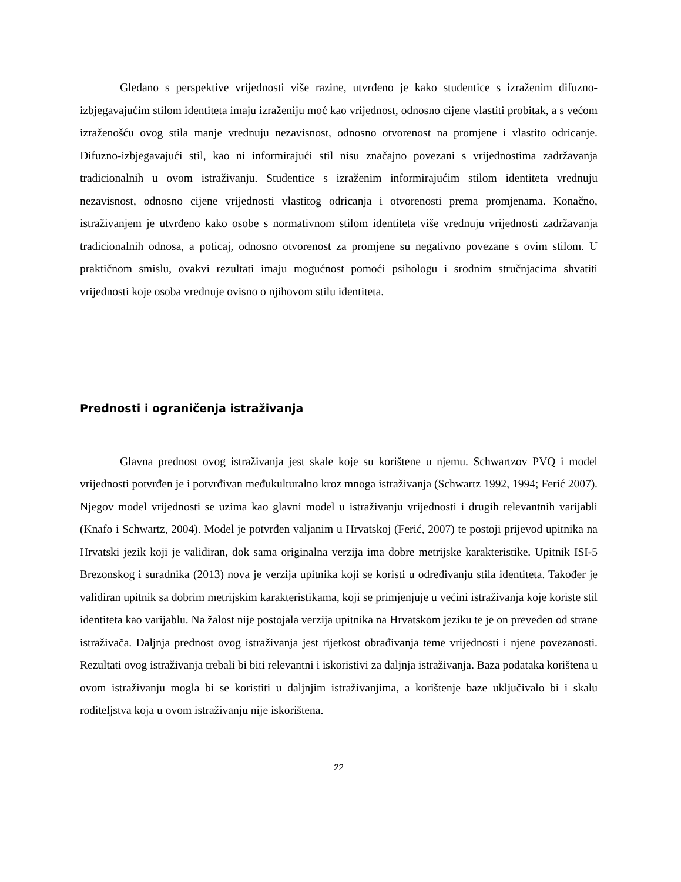Gledano s perspektive vrijednosti više razine, utvrđeno je kako studentice s izraženim difuzno-izbjegavajućim stilom identiteta imaju izraženiju moć kao vrijednost, odnosno cijene vlastiti probitak, a s većom izraženošću ovog stila manje vrednuju nezavisnost, odnosno otvorenost na promjene i vlastito odricanje. Difuzno-izbjegavajući stil, kao ni informirajući stil nisu značajno povezani s vrijednostima zadržavanja tradicionalnih u ovom istraživanju. Studentice s izraženim informirajućim stilom identiteta vrednuju nezavisnost, odnosno cijene vrijednosti vlastitog odricanja i otvorenosti prema promjenama. Konačno, istraživanjem je utvrđeno kako osobe s normativnom stilom identiteta više vrednuju vrijednosti zadržavanja tradicionalnih odnosa, a poticaj, odnosno otvorenost za promjene su negativno povezane s ovim stilom. U praktičnom smislu, ovakvi rezultati imaju mogućnost pomoći psihologu i srodnim stručnjacima shvatiti vrijednosti koje osoba vrednuje ovisno o njihovom stilu identiteta.
Prednosti i ograničenja istraživanja
Glavna prednost ovog istraživanja jest skale koje su korištene u njemu. Schwartzov PVQ i model vrijednosti potvrđen je i potvrđivan međukulturalno kroz mnoga istraživanja (Schwartz 1992, 1994; Ferić 2007). Njegov model vrijednosti se uzima kao glavni model u istraživanju vrijednosti i drugih relevantnih varijabli (Knafo i Schwartz, 2004). Model je potvrđen valjanim u Hrvatskoj (Ferić, 2007) te postoji prijevod upitnika na Hrvatski jezik koji je validiran, dok sama originalna verzija ima dobre metrijske karakteristike. Upitnik ISI-5 Brezonskog i suradnika (2013) nova je verzija upitnika koji se koristi u određivanju stila identiteta. Također je validiran upitnik sa dobrim metrijskim karakteristikama, koji se primjenjuje u većini istraživanja koje koriste stil identiteta kao varijablu. Na žalost nije postojala verzija upitnika na Hrvatskom jeziku te je on preveden od strane istraživača. Daljnja prednost ovog istraživanja jest rijetkost obrađivanja teme vrijednosti i njene povezanosti. Rezultati ovog istraživanja trebali bi biti relevantni i iskoristivi za daljnja istraživanja. Baza podataka korištena u ovom istraživanju mogla bi se koristiti u daljnjim istraživanjima, a korištenje baze uključivalo bi i skalu roditeljstva koja u ovom istraživanju nije iskorištena.
22